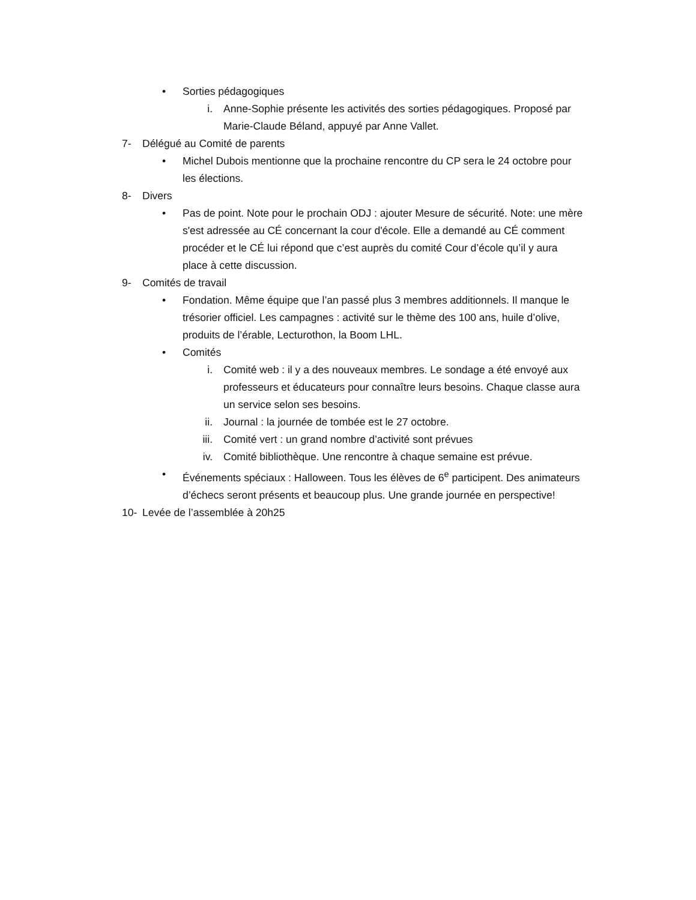• Sorties pédagogiques
i. Anne-Sophie présente les activités des sorties pédagogiques. Proposé par Marie-Claude Béland, appuyé par Anne Vallet.
7- Délégué au Comité de parents
• Michel Dubois mentionne que la prochaine rencontre du CP sera le 24 octobre pour les élections.
8- Divers
• Pas de point. Note pour le prochain ODJ : ajouter Mesure de sécurité. Note: une mère s'est adressée au CÉ concernant la cour d'école. Elle a demandé au CÉ comment procéder et le CÉ lui répond que c’est auprès du comité Cour d’école qu’il y aura place à cette discussion.
9- Comités de travail
• Fondation. Même équipe que l’an passé plus 3 membres additionnels. Il manque le trésorier officiel. Les campagnes : activité sur le thème des 100 ans, huile d’olive, produits de l’érable, Lecturothon, la Boom LHL.
• Comités
i. Comité web : il y a des nouveaux membres. Le sondage a été envoyé aux professeurs et éducateurs pour connaître leurs besoins. Chaque classe aura un service selon ses besoins.
ii. Journal : la journée de tombée est le 27 octobre.
iii. Comité vert : un grand nombre d’activité sont prévues
iv. Comité bibliothèque. Une rencontre à chaque semaine est prévue.
• Événements spéciaux : Halloween. Tous les élèves de 6<sup>e</sup> participent. Des animateurs d’échecs seront présents et beaucoup plus. Une grande journée en perspective!
10- Levée de l’assemblée à 20h25